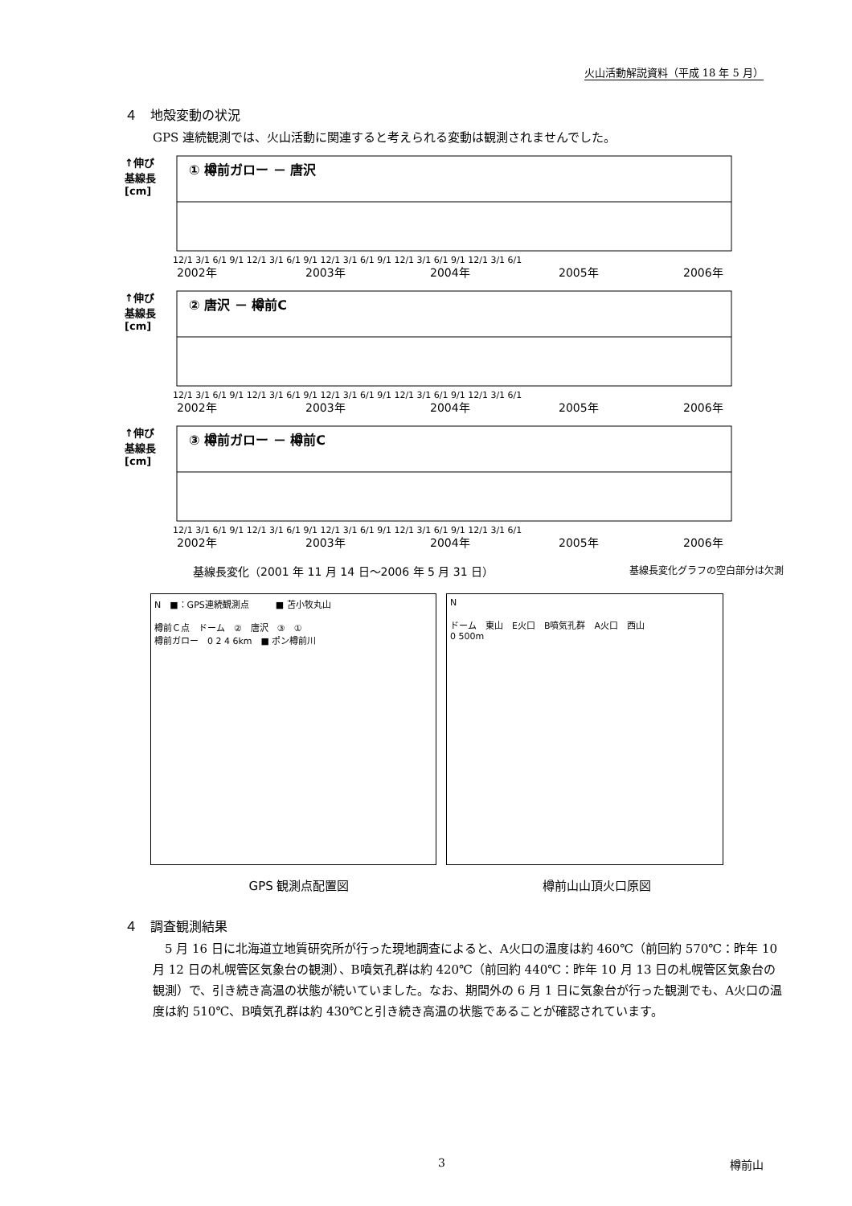火山活動解説資料（平成 18 年 5 月）
４　地殻変動の状況
GPS 連続観測では、火山活動に関連すると考えられる変動は観測されませんでした。
↑伸び
基線長[cm]
① 樽前ガロー － 唐沢
12/1 3/1 6/1 9/1 12/1 3/1 6/1 9/1 12/1 3/1 6/1 9/1 12/1 3/1 6/1 9/1 12/1 3/1 6/1
2002年
2003年
2004年
2005年
2006年
↑伸び
基線長[cm]
② 唐沢 － 樽前C
12/1 3/1 6/1 9/1 12/1 3/1 6/1 9/1 12/1 3/1 6/1 9/1 12/1 3/1 6/1 9/1 12/1 3/1 6/1
2002年
2003年
2004年
2005年
2006年
↑伸び
基線長[cm]
③ 樽前ガロー － 樽前C
12/1 3/1 6/1 9/1 12/1 3/1 6/1 9/1 12/1 3/1 6/1 9/1 12/1 3/1 6/1 9/1 12/1 3/1 6/1
2002年
2003年
2004年
2005年
2006年
基線長変化（2001 年 11 月 14 日～2006 年 5 月 31 日） 基線長変化グラフの空白部分は欠測
N　■：GPS連続観測点　　　■ 苫小牧丸山
樽前Ｃ点　ドーム　②　唐沢　③　①
樽前ガロー　0 2 4 6km　■ ポン樽前川
N
ドーム　東山　E火口　B噴気孔群　A火口　西山
0 500m
GPS 観測点配置図 樽前山山頂火口原図
４　調査観測結果
　5 月 16 日に北海道立地質研究所が行った現地調査によると、A火口の温度は約 460℃（前回約 570℃：昨年 10 月 12 日の札幌管区気象台の観測）、B噴気孔群は約 420℃（前回約 440℃：昨年 10 月 13 日の札幌管区気象台の観測）で、引き続き高温の状態が続いていました。なお、期間外の 6 月 1 日に気象台が行った観測でも、A火口の温度は約 510℃、B噴気孔群は約 430℃と引き続き高温の状態であることが確認されています。
3 樽前山